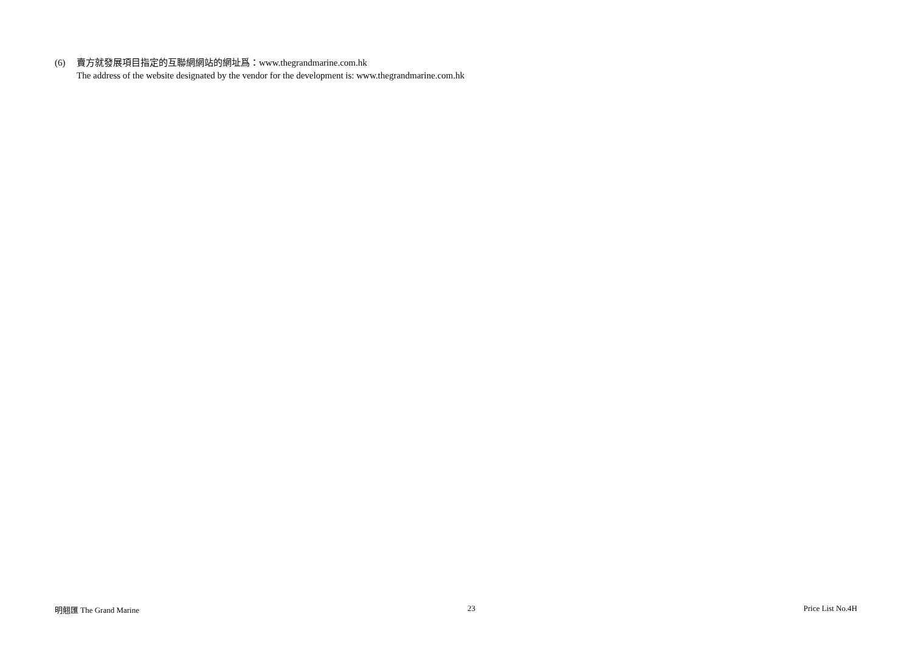(6) 賣方就發展項目指定的互聯網網站的網址爲：www.thegrandmarine.com.hk
The address of the website designated by the vendor for the development is: www.thegrandmarine.com.hk
明翹匯 The Grand Marine 23 Price List No.4H